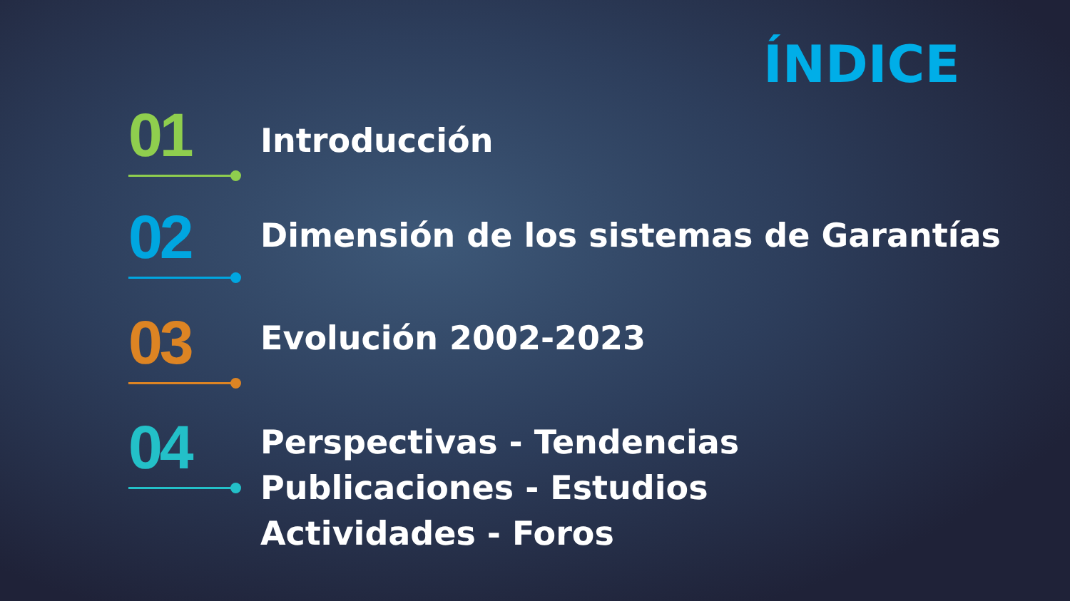ÍNDICE
01
Introducción
02
Dimensión de los sistemas de Garantías
03
Evolución 2002-2023
04
Perspectivas - Tendencias
Publicaciones - Estudios
Actividades - Foros